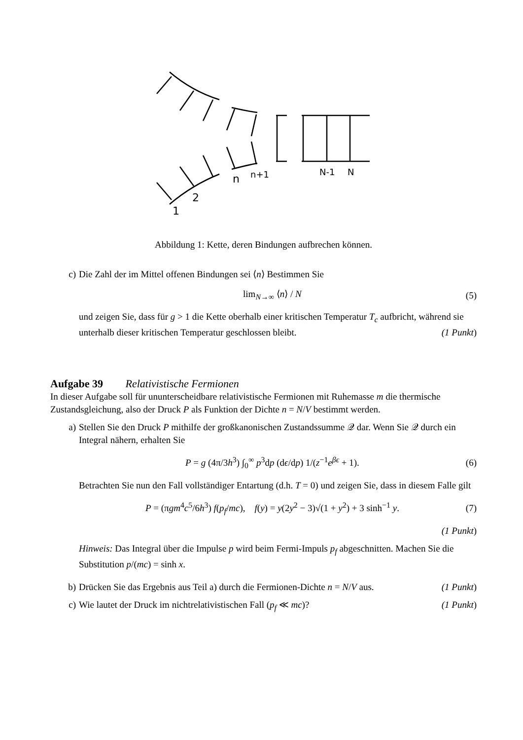1
2
n
n+1
N-1
N
Abbildung 1: Kette, deren Bindungen aufbrechen können.
c) Die Zahl der im Mittel offenen Bindungen sei ⟨n⟩ Bestimmen Sie
lim<sub>N→∞</sub> ⟨n⟩ / N (5)
und zeigen Sie, dass für g > 1 die Kette oberhalb einer kritischen Temperatur T<sub>c</sub> aufbricht, während sie unterhalb dieser kritischen Temperatur geschlossen bleibt. (1 Punkt)
Aufgabe 39 Relativistische Fermionen
In dieser Aufgabe soll für ununterscheidbare relativistische Fermionen mit Ruhemasse m die thermische Zustandsgleichung, also der Druck P als Funktion der Dichte n = N/V bestimmt werden.
a) Stellen Sie den Druck P mithilfe der großkanonischen Zustandssumme 𝒬 dar. Wenn Sie 𝒬 durch ein Integral nähern, erhalten Sie
P = g (4π/3h<sup>3</sup>) ∫<sub>0</sub><sup>∞</sup> p<sup>3</sup>dp (dϵ/dp) 1/(z<sup>−1</sup>e<sup>βϵ</sup> + 1). (6)
Betrachten Sie nun den Fall vollständiger Entartung (d.h. T = 0) und zeigen Sie, dass in diesem Falle gilt
P = (πgm<sup>4</sup>c<sup>5</sup>/6h<sup>3</sup>) f(p<sub>f</sub>/mc), f(y) = y(2y<sup>2</sup> − 3)√(1 + y<sup>2</sup>) + 3 sinh<sup>−1</sup> y. (7)
(1 Punkt)
Hinweis: Das Integral über die Impulse p wird beim Fermi-Impuls p<sub>f</sub> abgeschnitten. Machen Sie die Substitution p/(mc) = sinh x.
b) Drücken Sie das Ergebnis aus Teil a) durch die Fermionen-Dichte n = N/V aus. (1 Punkt)
c) Wie lautet der Druck im nichtrelativistischen Fall (p<sub>f</sub> ≪ mc)? (1 Punkt)